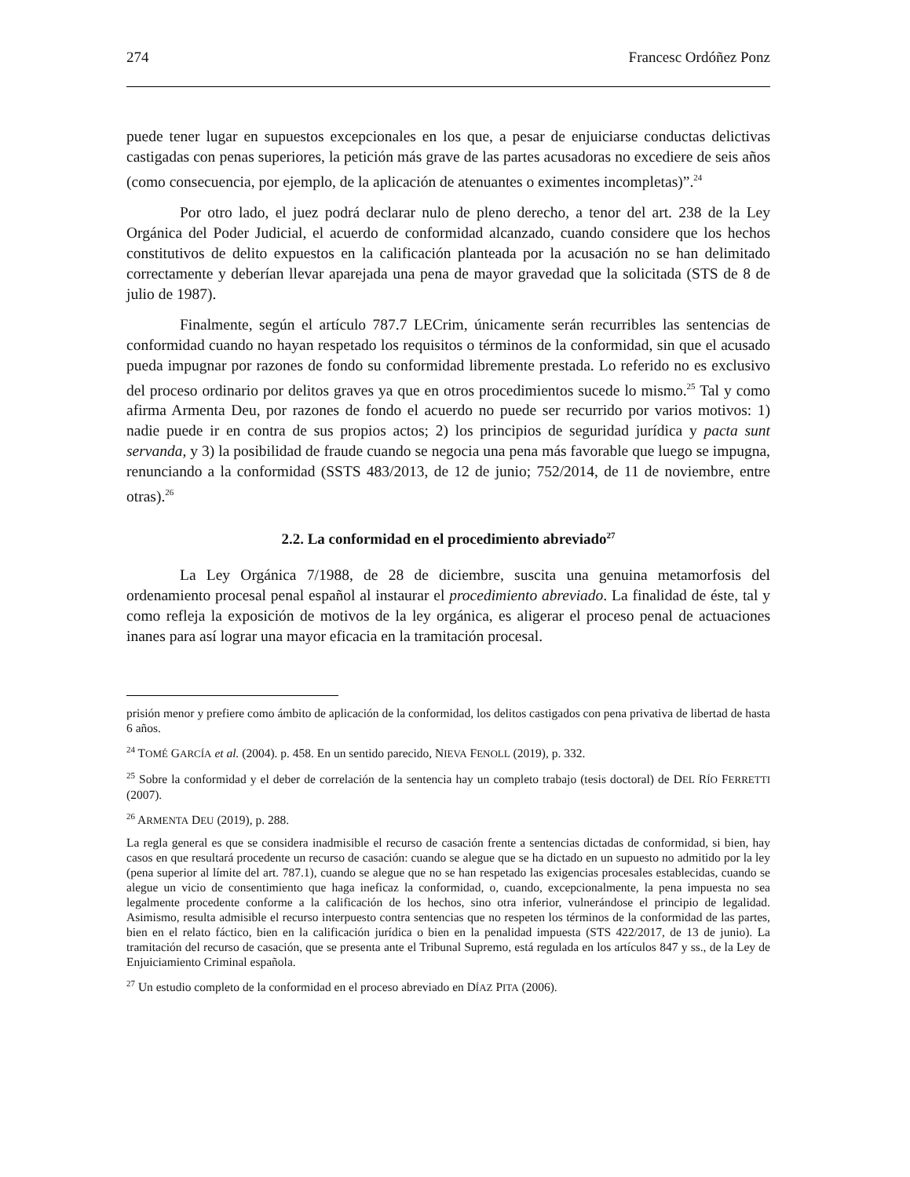274 Francesc Ordóñez Ponz
puede tener lugar en supuestos excepcionales en los que, a pesar de enjuiciarse conductas delictivas castigadas con penas superiores, la petición más grave de las partes acusadoras no excediere de seis años (como consecuencia, por ejemplo, de la aplicación de atenuantes o eximentes incompletas)”.<sup>24</sup>
Por otro lado, el juez podrá declarar nulo de pleno derecho, a tenor del art. 238 de la Ley Orgánica del Poder Judicial, el acuerdo de conformidad alcanzado, cuando considere que los hechos constitutivos de delito expuestos en la calificación planteada por la acusación no se han delimitado correctamente y deberían llevar aparejada una pena de mayor gravedad que la solicitada (STS de 8 de julio de 1987).
Finalmente, según el artículo 787.7 LECrim, únicamente serán recurribles las sentencias de conformidad cuando no hayan respetado los requisitos o términos de la conformidad, sin que el acusado pueda impugnar por razones de fondo su conformidad libremente prestada. Lo referido no es exclusivo del proceso ordinario por delitos graves ya que en otros procedimientos sucede lo mismo.<sup>25</sup> Tal y como afirma Armenta Deu, por razones de fondo el acuerdo no puede ser recurrido por varios motivos: 1) nadie puede ir en contra de sus propios actos; 2) los principios de seguridad jurídica y pacta sunt servanda, y 3) la posibilidad de fraude cuando se negocia una pena más favorable que luego se impugna, renunciando a la conformidad (SSTS 483/2013, de 12 de junio; 752/2014, de 11 de noviembre, entre otras).<sup>26</sup>
2.2. La conformidad en el procedimiento abreviado<sup>27</sup>
La Ley Orgánica 7/1988, de 28 de diciembre, suscita una genuina metamorfosis del ordenamiento procesal penal español al instaurar el procedimiento abreviado. La finalidad de éste, tal y como refleja la exposición de motivos de la ley orgánica, es aligerar el proceso penal de actuaciones inanes para así lograr una mayor eficacia en la tramitación procesal.
prisión menor y prefiere como ámbito de aplicación de la conformidad, los delitos castigados con pena privativa de libertad de hasta 6 años.
<sup>24</sup> TOMÉ GARCÍA et al. (2004). p. 458. En un sentido parecido, NIEVA FENOLL (2019), p. 332.
<sup>25</sup> Sobre la conformidad y el deber de correlación de la sentencia hay un completo trabajo (tesis doctoral) de DEL RÍO FERRETTI (2007).
<sup>26</sup> ARMENTA DEU (2019), p. 288.
La regla general es que se considera inadmisible el recurso de casación frente a sentencias dictadas de conformidad, si bien, hay casos en que resultará procedente un recurso de casación: cuando se alegue que se ha dictado en un supuesto no admitido por la ley (pena superior al límite del art. 787.1), cuando se alegue que no se han respetado las exigencias procesales establecidas, cuando se alegue un vicio de consentimiento que haga ineficaz la conformidad, o, cuando, excepcionalmente, la pena impuesta no sea legalmente procedente conforme a la calificación de los hechos, sino otra inferior, vulnerándose el principio de legalidad. Asimismo, resulta admisible el recurso interpuesto contra sentencias que no respeten los términos de la conformidad de las partes, bien en el relato fáctico, bien en la calificación jurídica o bien en la penalidad impuesta (STS 422/2017, de 13 de junio). La tramitación del recurso de casación, que se presenta ante el Tribunal Supremo, está regulada en los artículos 847 y ss., de la Ley de Enjuiciamiento Criminal española.
<sup>27</sup> Un estudio completo de la conformidad en el proceso abreviado en DÍAZ PITA (2006).